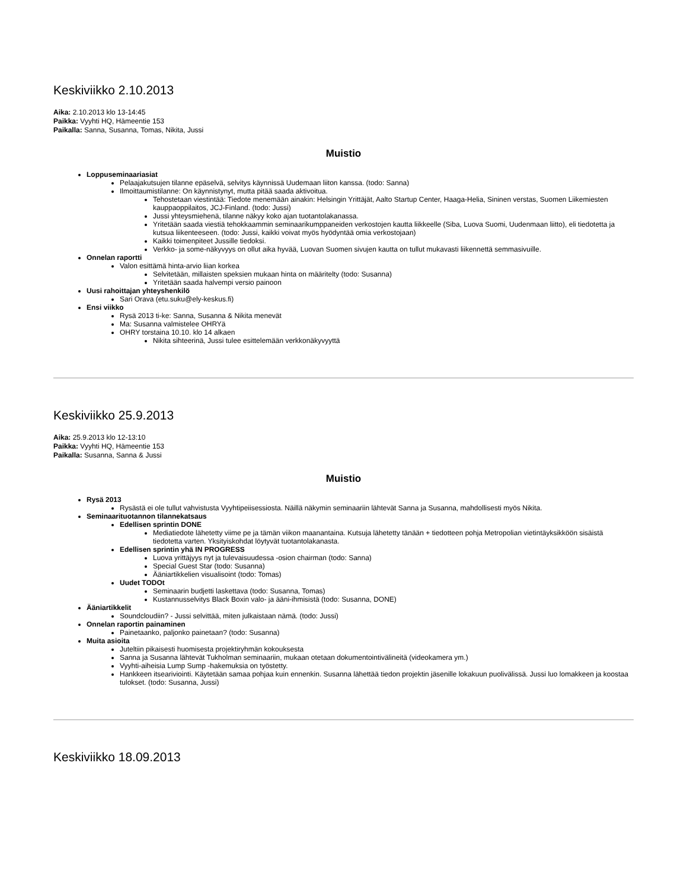Keskiviikko 2.10.2013
Aika: 2.10.2013 klo 13-14:45
Paikka: Vyyhti HQ, Hämeentie 153
Paikalla: Sanna, Susanna, Tomas, Nikita, Jussi
Muistio
Loppuseminaariasiat
Pelaajakutsujen tilanne epäselvä, selvitys käynnissä Uudemaan liiton kanssa. (todo: Sanna)
Ilmoittaumistilanne: On käynnistynyt, mutta pitää saada aktivoitua.
Tehostetaan viestintää: Tiedote menemään ainakin: Helsingin Yrittäjät, Aalto Startup Center, Haaga-Helia, Sininen verstas, Suomen Liikemiesten kauppaoppilaitos, JCJ-Finland. (todo: Jussi)
Jussi yhteysmiehenä, tilanne näkyy koko ajan tuotantolakanassa.
Yritetään saada viestiä tehokkaammin seminaarikumppaneiden verkostojen kautta liikkeelle (Siba, Luova Suomi, Uudenmaan liitto), eli tiedotetta ja kutsua liikenteeseen. (todo: Jussi, kaikki voivat myös hyödyntää omia verkostojaan)
Kaikki toimenpiteet Jussille tiedoksi.
Verkko- ja some-näkyvyys on ollut aika hyvää, Luovan Suomen sivujen kautta on tullut mukavasti liikennettä semmasivuille.
Onnelan raportti
Valon esittämä hinta-arvio liian korkea
Selvitetään, millaisten speksien mukaan hinta on määritelty (todo: Susanna)
Yritetään saada halvempi versio painoon
Uusi rahoittajan yhteyshenkilö
Sari Orava (etu.suku@ely-keskus.fi)
Ensi viikko
Rysä 2013 ti-ke: Sanna, Susanna & Nikita menevät
Ma: Susanna valmistelee OHRYä
OHRY torstaina 10.10. klo 14 alkaen
Nikita sihteerinä, Jussi tulee esittelemään verkkonäkyvyyttä
Keskiviikko 25.9.2013
Aika: 25.9.2013 klo 12-13:10
Paikka: Vyyhti HQ, Hämeentie 153
Paikalla: Susanna, Sanna & Jussi
Muistio
Rysä 2013
Rysästä ei ole tullut vahvistusta Vyyhtipeiisessiosta. Näillä näkymin seminaariin lähtevät Sanna ja Susanna, mahdollisesti myös Nikita.
Seminaarituotannon tilannekatsaus
Edellisen sprintin DONE
Mediatiedote lähetetty viime pe ja tämän viikon maanantaina. Kutsuja lähetetty tänään + tiedotteen pohja Metropolian vietintäyksikköön sisäistä tiedotetta varten. Yksityiskohdat löytyvät tuotantolakanasta.
Edellisen sprintin yhä IN PROGRESS
Luova yrittäjyys nyt ja tulevaisuudessa -osion chairman (todo: Sanna)
Special Guest Star (todo: Susanna)
Ääniartikkelien visualisoint (todo: Tomas)
Uudet TODOt
Seminaarin budjetti laskettava (todo: Susanna, Tomas)
Kustannusselvitys Black Boxin valo- ja ääni-ihmisistä (todo: Susanna, DONE)
Ääniartikkelit
Soundcloudiin? - Jussi selvittää, miten julkaistaan nämä. (todo: Jussi)
Onnelan raportin painaminen
Painetaanko, paljonko painetaan? (todo: Susanna)
Muita asioita
Juteltiin pikaisesti huomisesta projektiryhmän kokouksesta
Sanna ja Susanna lähtevät Tukholman seminaariin, mukaan otetaan dokumentointivälineitä (videokamera ym.)
Vyyhti-aiheisia Lump Sump -hakemuksia on työstetty.
Hankkeen itseariviointi. Käytetään samaa pohjaa kuin ennenkin. Susanna lähettää tiedon projektin jäsenille lokakuun puolivälissä. Jussi luo lomakkeen ja koostaa tulokset. (todo: Susanna, Jussi)
Keskiviikko 18.09.2013